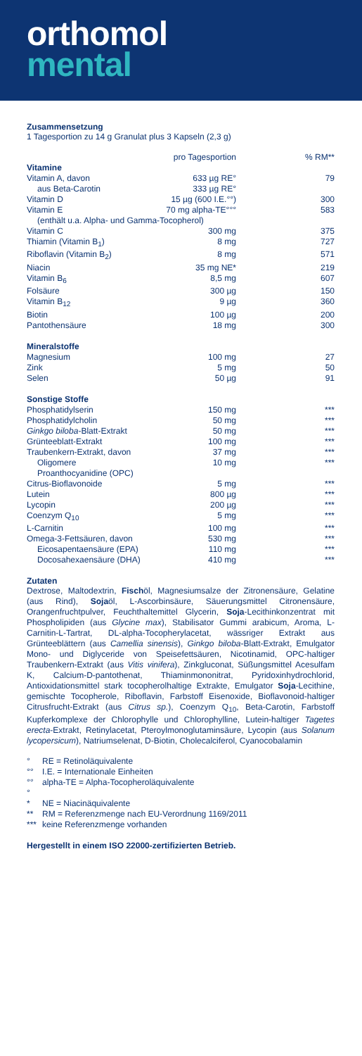orthomol
mental
Zusammensetzung
1 Tagesportion zu 14 g Granulat plus 3 Kapseln (2,3 g)
| | pro Tagesportion | % RM** |
| --- | --- | --- |
| Vitamine | | |
| Vitamin A, davon | 633 µg RE° | 79 |
| aus Beta-Carotin | 333 µg RE° | |
| Vitamin D | 15 µg (600 I.E.°°) | 300 |
| Vitamin E | 70 mg alpha-TE°°° | 583 |
| (enthält u.a. Alpha- und Gamma-Tocopherol) | | |
| Vitamin C | 300 mg | 375 |
| Thiamin (Vitamin B<sub>1</sub>) | 8 mg | 727 |
| Riboflavin (Vitamin B<sub>2</sub>) | 8 mg | 571 |
| Niacin | 35 mg NE* | 219 |
| Vitamin B<sub>6</sub> | 8,5 mg | 607 |
| Folsäure | 300 µg | 150 |
| Vitamin B<sub>12</sub> | 9 µg | 360 |
| Biotin | 100 µg | 200 |
| Pantothensäure | 18 mg | 300 |
| Mineralstoffe | | |
| Magnesium | 100 mg | 27 |
| Zink | 5 mg | 50 |
| Selen | 50 µg | 91 |
| Sonstige Stoffe | | |
| Phosphatidylserin | 150 mg | *** |
| Phosphatidylcholin | 50 mg | *** |
| Ginkgo biloba -Blatt-Extrakt | 50 mg | *** |
| Grünteeblatt-Extrakt | 100 mg | *** |
| Traubenkern-Extrakt, davon | 37 mg | *** |
| Oligomere Proanthocyanidine (OPC) | 10 mg | *** |
| Citrus-Bioflavonoide | 5 mg | *** |
| Lutein | 800 µg | *** |
| Lycopin | 200 µg | *** |
| Coenzym Q<sub>10</sub> | 5 mg | *** |
| L-Carnitin | 100 mg | *** |
| Omega-3-Fettsäuren, davon | 530 mg | *** |
| Eicosapentaensäure (EPA) | 110 mg | *** |
| Docosahexaensäure (DHA) | 410 mg | *** |
Zutaten
Dextrose, Maltodextrin, Fischöl, Magnesiumsalze der Zitronensäure, Gelatine (aus Rind), Sojaöl, L-Ascorbinsäure, Säuerungsmittel Citronensäure, Orangenfruchtpulver, Feuchthaltemittel Glycerin, Soja-Lecithinkonzentrat mit Phospholipiden (aus Glycine max), Stabilisator Gummi arabicum, Aroma, L-Carnitin-L-Tartrat, DL-alpha-Tocopherylacetat, wässriger Extrakt aus Grünteeblättern (aus Camellia sinensis), Ginkgo biloba-Blatt-Extrakt, Emulgator Mono- und Diglyceride von Speisefettsäuren, Nicotinamid, OPC-haltiger Traubenkern-Extrakt (aus Vitis vinifera), Zinkgluconat, Süßungsmittel Acesulfam K, Calcium-D-pantothenat, Thiaminmononitrat, Pyridoxinhydrochlorid, Antioxidationsmittel stark tocopherolhaltige Extrakte, Emulgator Soja-Lecithine, gemischte Tocopherole, Riboflavin, Farbstoff Eisenoxide, Bioflavonoid-haltiger Citrusfrucht-Extrakt (aus Citrus sp.), Coenzym Q<sub>10</sub>, Beta-Carotin, Farbstoff Kupferkomplexe der Chlorophylle und Chlorophylline, Lutein-haltiger Tagetes erecta-Extrakt, Retinylacetat, Pteroylmonoglutaminsäure, Lycopin (aus Solanum lycopersicum), Natriumselenat, D-Biotin, Cholecalciferol, Cyanocobalamin
| ° | RE = Retinoläquivalente |
| °° | I.E. = Internationale Einheiten |
| °°° | alpha-TE = Alpha-Tocopheroläquivalente |
| * | NE = Niacinäquivalente |
| ** | RM = Referenzmenge nach EU-Verordnung 1169/2011 |
| *** | keine Referenzmenge vorhanden |
Hergestellt in einem ISO 22000-zertifizierten Betrieb.